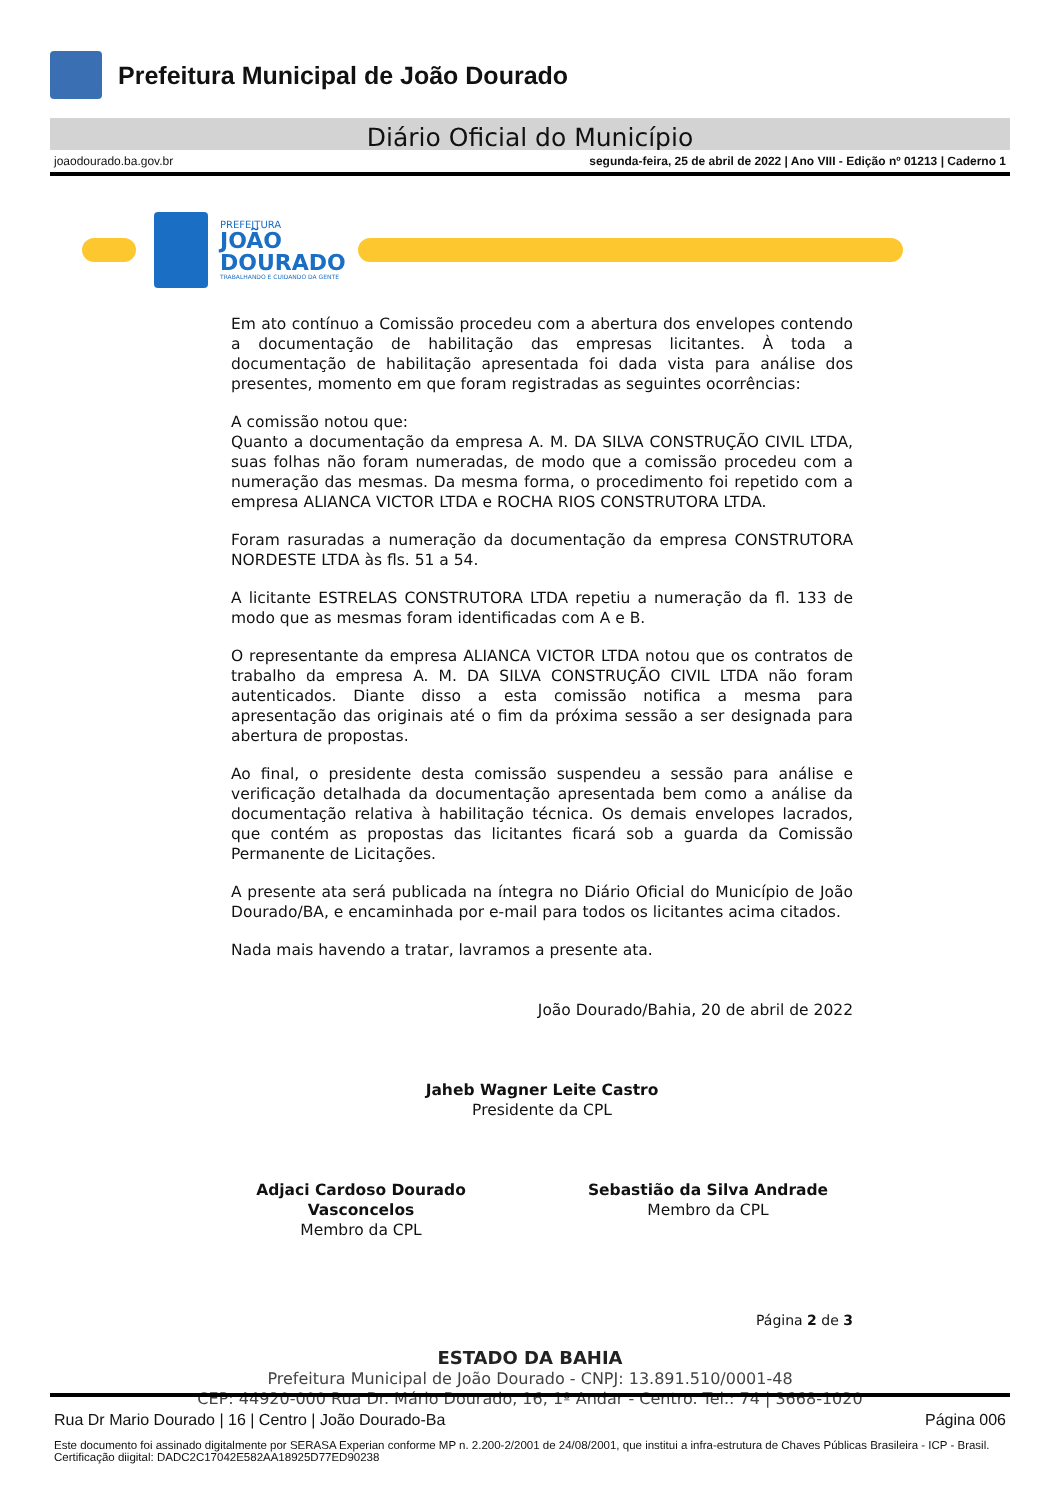Prefeitura Municipal de João Dourado
Diário Oficial do Município
joaodourado.ba.gov.br segunda-feira, 25 de abril de 2022 | Ano VIII - Edição nº 01213 | Caderno 1
PREFEITURA
JOÃO
DOURADO
TRABALHANDO E CUIDANDO DA GENTE
Em ato contínuo a Comissão procedeu com a abertura dos envelopes contendo a documentação de habilitação das empresas licitantes. À toda a documentação de habilitação apresentada foi dada vista para análise dos presentes, momento em que foram registradas as seguintes ocorrências:
A comissão notou que:
Quanto a documentação da empresa A. M. DA SILVA CONSTRUÇÃO CIVIL LTDA, suas folhas não foram numeradas, de modo que a comissão procedeu com a numeração das mesmas. Da mesma forma, o procedimento foi repetido com a empresa ALIANCA VICTOR LTDA e ROCHA RIOS CONSTRUTORA LTDA.
Foram rasuradas a numeração da documentação da empresa CONSTRUTORA NORDESTE LTDA às fls. 51 a 54.
A licitante ESTRELAS CONSTRUTORA LTDA repetiu a numeração da fl. 133 de modo que as mesmas foram identificadas com A e B.
O representante da empresa ALIANCA VICTOR LTDA notou que os contratos de trabalho da empresa A. M. DA SILVA CONSTRUÇÃO CIVIL LTDA não foram autenticados. Diante disso a esta comissão notifica a mesma para apresentação das originais até o fim da próxima sessão a ser designada para abertura de propostas.
Ao final, o presidente desta comissão suspendeu a sessão para análise e verificação detalhada da documentação apresentada bem como a análise da documentação relativa à habilitação técnica. Os demais envelopes lacrados, que contém as propostas das licitantes ficará sob a guarda da Comissão Permanente de Licitações.
A presente ata será publicada na íntegra no Diário Oficial do Município de João Dourado/BA, e encaminhada por e-mail para todos os licitantes acima citados.
Nada mais havendo a tratar, lavramos a presente ata.
João Dourado/Bahia, 20 de abril de 2022
Jaheb Wagner Leite Castro
Presidente da CPL
Adjaci Cardoso Dourado Vasconcelos
Membro da CPL
Sebastião da Silva Andrade
Membro da CPL
Página 2 de 3
ESTADO DA BAHIA
Prefeitura Municipal de João Dourado - CNPJ: 13.891.510/0001-48
CEP: 44920-000 Rua Dr. Mário Dourado, 16, 1º Andar - Centro. Tel.: 74 | 3668-1020
Rua Dr Mario Dourado | 16 | Centro | João Dourado-Ba Página 006
Este documento foi assinado digitalmente por SERASA Experian conforme MP n. 2.200-2/2001 de 24/08/2001, que institui a infra-estrutura de Chaves Públicas Brasileira - ICP - Brasil. Certificação diigital: DADC2C17042E582AA18925D77ED90238